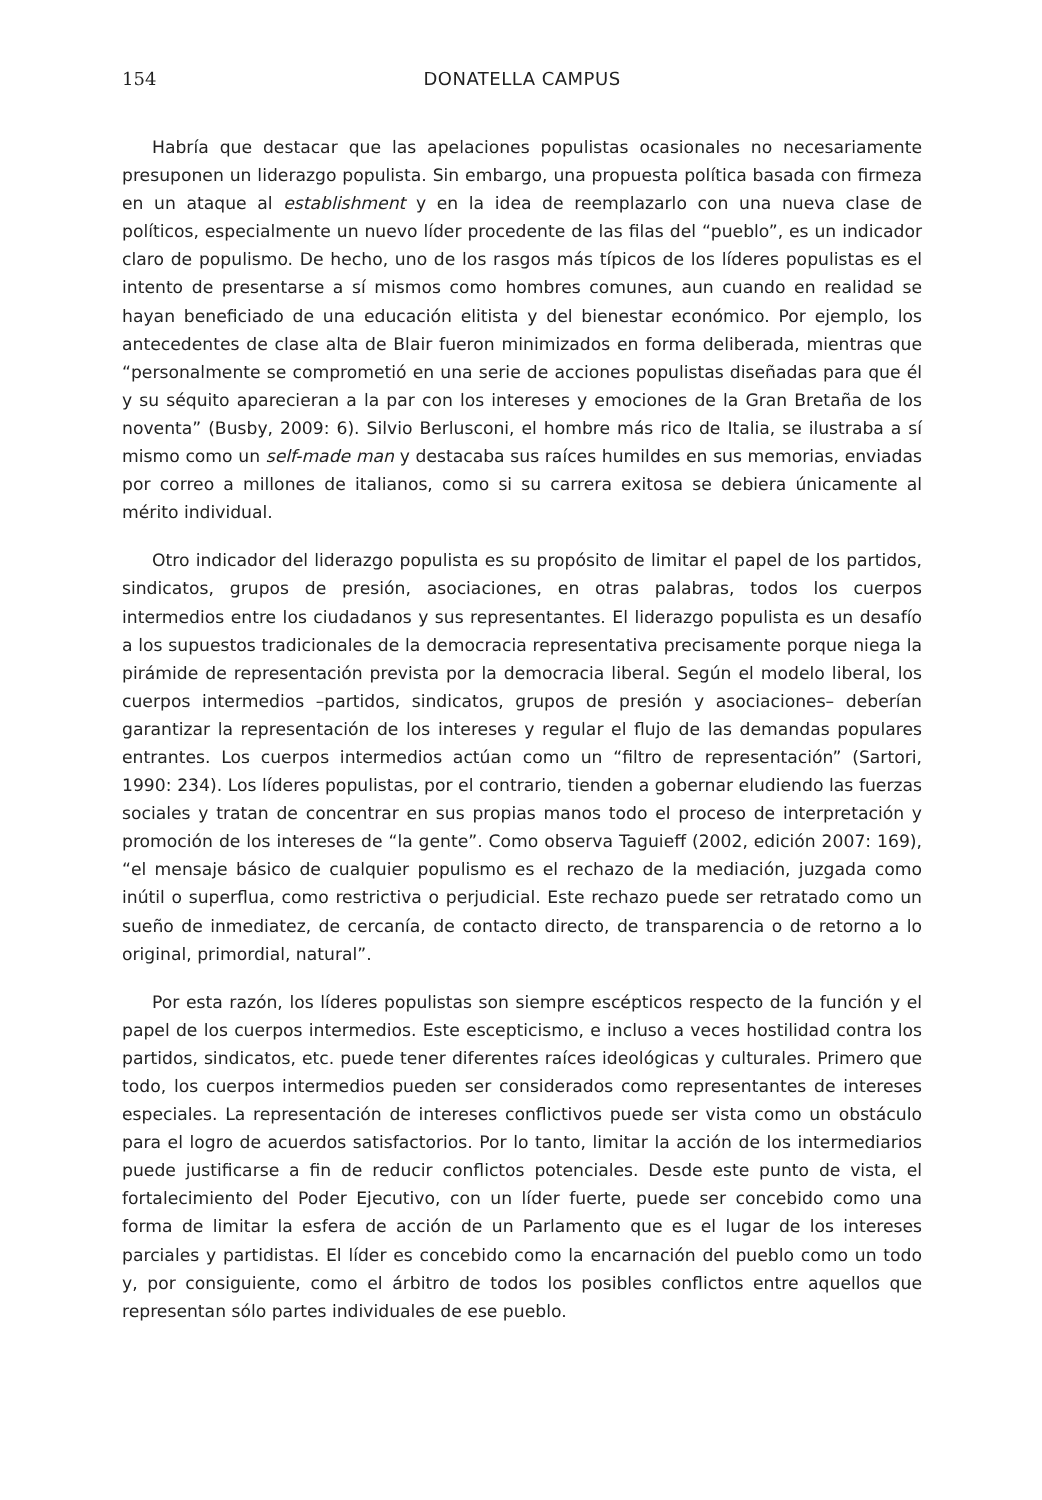154 DONATELLA CAMPUS
Habría que destacar que las apelaciones populistas ocasionales no necesariamente presuponen un liderazgo populista. Sin embargo, una propuesta política basada con firmeza en un ataque al establishment y en la idea de reemplazarlo con una nueva clase de políticos, especialmente un nuevo líder procedente de las filas del “pueblo”, es un indicador claro de populismo. De hecho, uno de los rasgos más típicos de los líderes populistas es el intento de presentarse a sí mismos como hombres comunes, aun cuando en realidad se hayan beneficiado de una educación elitista y del bienestar económico. Por ejemplo, los antecedentes de clase alta de Blair fueron minimizados en forma deliberada, mientras que “personalmente se comprometió en una serie de acciones populistas diseñadas para que él y su séquito aparecieran a la par con los intereses y emociones de la Gran Bretaña de los noventa” (Busby, 2009: 6). Silvio Berlusconi, el hombre más rico de Italia, se ilustraba a sí mismo como un self-made man y destacaba sus raíces humildes en sus memorias, enviadas por correo a millones de italianos, como si su carrera exitosa se debiera únicamente al mérito individual.
Otro indicador del liderazgo populista es su propósito de limitar el papel de los partidos, sindicatos, grupos de presión, asociaciones, en otras palabras, todos los cuerpos intermedios entre los ciudadanos y sus representantes. El liderazgo populista es un desafío a los supuestos tradicionales de la democracia representativa precisamente porque niega la pirámide de representación prevista por la democracia liberal. Según el modelo liberal, los cuerpos intermedios –partidos, sindicatos, grupos de presión y asociaciones– deberían garantizar la representación de los intereses y regular el flujo de las demandas populares entrantes. Los cuerpos intermedios actúan como un “filtro de representación” (Sartori, 1990: 234). Los líderes populistas, por el contrario, tienden a gobernar eludiendo las fuerzas sociales y tratan de concentrar en sus propias manos todo el proceso de interpretación y promoción de los intereses de “la gente”. Como observa Taguieff (2002, edición 2007: 169), “el mensaje básico de cualquier populismo es el rechazo de la mediación, juzgada como inútil o superflua, como restrictiva o perjudicial. Este rechazo puede ser retratado como un sueño de inmediatez, de cercanía, de contacto directo, de transparencia o de retorno a lo original, primordial, natural”.
Por esta razón, los líderes populistas son siempre escépticos respecto de la función y el papel de los cuerpos intermedios. Este escepticismo, e incluso a veces hostilidad contra los partidos, sindicatos, etc. puede tener diferentes raíces ideológicas y culturales. Primero que todo, los cuerpos intermedios pueden ser considerados como representantes de intereses especiales. La representación de intereses conflictivos puede ser vista como un obstáculo para el logro de acuerdos satisfactorios. Por lo tanto, limitar la acción de los intermediarios puede justificarse a fin de reducir conflictos potenciales. Desde este punto de vista, el fortalecimiento del Poder Ejecutivo, con un líder fuerte, puede ser concebido como una forma de limitar la esfera de acción de un Parlamento que es el lugar de los intereses parciales y partidistas. El líder es concebido como la encarnación del pueblo como un todo y, por consiguiente, como el árbitro de todos los posibles conflictos entre aquellos que representan sólo partes individuales de ese pueblo.